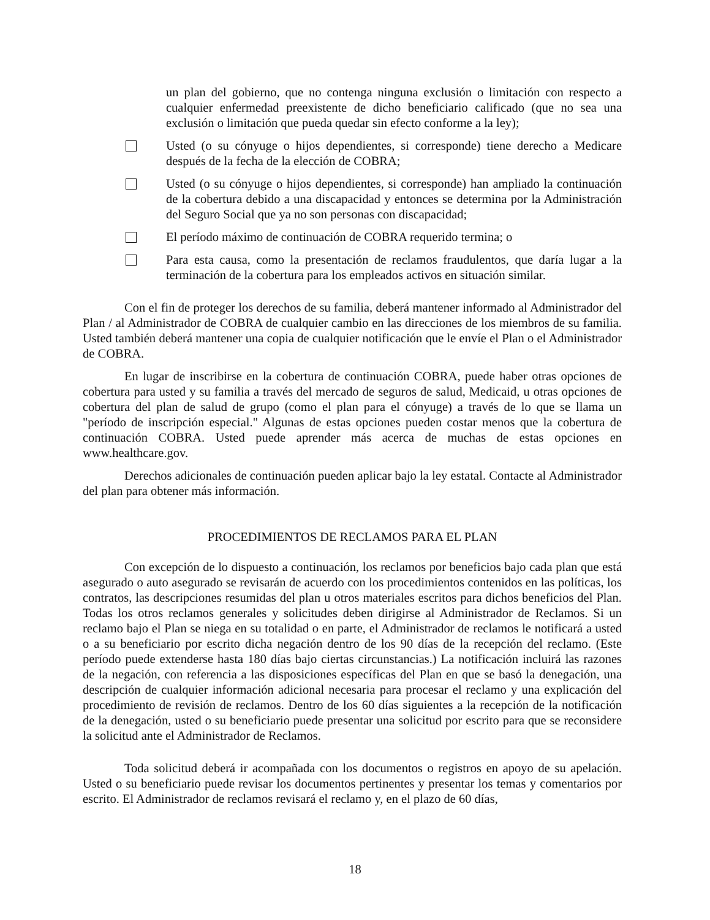un plan del gobierno, que no contenga ninguna exclusión o limitación con respecto a cualquier enfermedad preexistente de dicho beneficiario calificado (que no sea una exclusión o limitación que pueda quedar sin efecto conforme a la ley);
Usted (o su cónyuge o hijos dependientes, si corresponde) tiene derecho a Medicare después de la fecha de la elección de COBRA;
Usted (o su cónyuge o hijos dependientes, si corresponde) han ampliado la continuación de la cobertura debido a una discapacidad y entonces se determina por la Administración del Seguro Social que ya no son personas con discapacidad;
El período máximo de continuación de COBRA requerido termina; o
Para esta causa, como la presentación de reclamos fraudulentos, que daría lugar a la terminación de la cobertura para los empleados activos en situación similar.
Con el fin de proteger los derechos de su familia, deberá mantener informado al Administrador del Plan / al Administrador de COBRA de cualquier cambio en las direcciones de los miembros de su familia. Usted también deberá mantener una copia de cualquier notificación que le envíe el Plan o el Administrador de COBRA.
En lugar de inscribirse en la cobertura de continuación COBRA, puede haber otras opciones de cobertura para usted y su familia a través del mercado de seguros de salud, Medicaid, u otras opciones de cobertura del plan de salud de grupo (como el plan para el cónyuge) a través de lo que se llama un "período de inscripción especial." Algunas de estas opciones pueden costar menos que la cobertura de continuación COBRA. Usted puede aprender más acerca de muchas de estas opciones en www.healthcare.gov.
Derechos adicionales de continuación pueden aplicar bajo la ley estatal. Contacte al Administrador del plan para obtener más información.
PROCEDIMIENTOS DE RECLAMOS PARA EL PLAN
Con excepción de lo dispuesto a continuación, los reclamos por beneficios bajo cada plan que está asegurado o auto asegurado se revisarán de acuerdo con los procedimientos contenidos en las políticas, los contratos, las descripciones resumidas del plan u otros materiales escritos para dichos beneficios del Plan. Todas los otros reclamos generales y solicitudes deben dirigirse al Administrador de Reclamos. Si un reclamo bajo el Plan se niega en su totalidad o en parte, el Administrador de reclamos le notificará a usted o a su beneficiario por escrito dicha negación dentro de los 90 días de la recepción del reclamo. (Este período puede extenderse hasta 180 días bajo ciertas circunstancias.) La notificación incluirá las razones de la negación, con referencia a las disposiciones específicas del Plan en que se basó la denegación, una descripción de cualquier información adicional necesaria para procesar el reclamo y una explicación del procedimiento de revisión de reclamos. Dentro de los 60 días siguientes a la recepción de la notificación de la denegación, usted o su beneficiario puede presentar una solicitud por escrito para que se reconsidere la solicitud ante el Administrador de Reclamos.
Toda solicitud deberá ir acompañada con los documentos o registros en apoyo de su apelación. Usted o su beneficiario puede revisar los documentos pertinentes y presentar los temas y comentarios por escrito. El Administrador de reclamos revisará el reclamo y, en el plazo de 60 días,
18